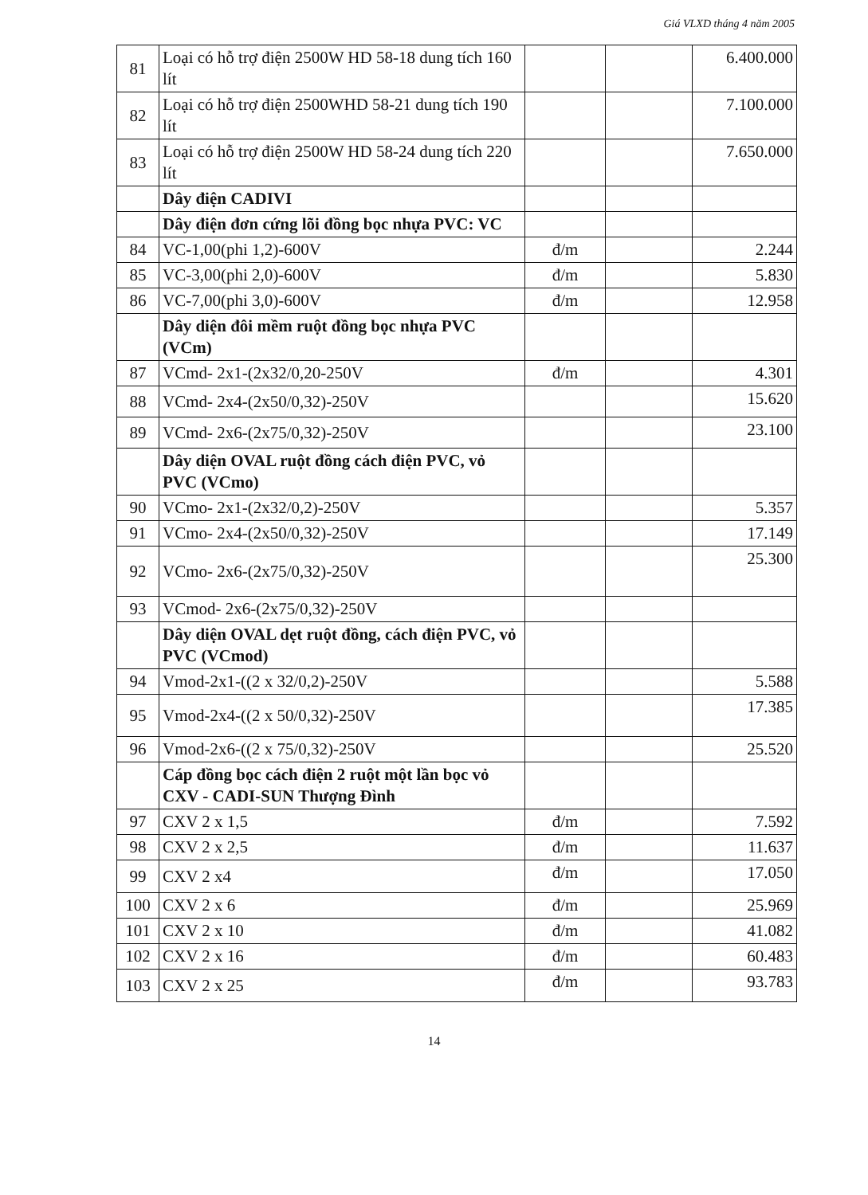Giá VLXD tháng 4 năm 2005
| 81 | Loại có hỗ trợ điện 2500W HD 58-18 dung tích 160 lít | | | 6.400.000 |
| 82 | Loại có hỗ trợ điện 2500WHD 58-21 dung tích 190 lít | | | 7.100.000 |
| 83 | Loại có hỗ trợ điện 2500W HD 58-24 dung tích 220 lít | | | 7.650.000 |
| | Dây điện CADIVI | | | |
| | Dây điện đơn cứng lõi đồng bọc nhựa PVC: VC | | | |
| 84 | VC-1,00(phi 1,2)-600V | đ/m | | 2.244 |
| 85 | VC-3,00(phi 2,0)-600V | đ/m | | 5.830 |
| 86 | VC-7,00(phi 3,0)-600V | đ/m | | 12.958 |
| | Dây diện đôi mềm ruột đồng bọc nhựa PVC (VCm) | | | |
| 87 | VCmd- 2x1-(2x32/0,20-250V | đ/m | | 4.301 |
| 88 | VCmd- 2x4-(2x50/0,32)-250V | | | 15.620 |
| 89 | VCmd- 2x6-(2x75/0,32)-250V | | | 23.100 |
| | Dây diện OVAL ruột đồng cách điện PVC, vỏ PVC (VCmo) | | | |
| 90 | VCmo- 2x1-(2x32/0,2)-250V | | | 5.357 |
| 91 | VCmo- 2x4-(2x50/0,32)-250V | | | 17.149 |
| 92 | VCmo- 2x6-(2x75/0,32)-250V | | | 25.300 |
| 93 | VCmod- 2x6-(2x75/0,32)-250V | | | |
| | Dây diện OVAL dẹt ruột đồng, cách điện PVC, vỏ PVC (VCmod) | | | |
| 94 | Vmod-2x1-((2 x 32/0,2)-250V | | | 5.588 |
| 95 | Vmod-2x4-((2 x 50/0,32)-250V | | | 17.385 |
| 96 | Vmod-2x6-((2 x 75/0,32)-250V | | | 25.520 |
| | Cáp đồng bọc cách điện 2 ruột một lần bọc vỏ CXV - CADI-SUN Thượng Đình | | | |
| 97 | CXV 2 x 1,5 | đ/m | | 7.592 |
| 98 | CXV 2 x 2,5 | đ/m | | 11.637 |
| 99 | CXV 2 x4 | đ/m | | 17.050 |
| 100 | CXV 2 x 6 | đ/m | | 25.969 |
| 101 | CXV 2 x 10 | đ/m | | 41.082 |
| 102 | CXV 2 x 16 | đ/m | | 60.483 |
| 103 | CXV 2 x 25 | đ/m | | 93.783 |
14